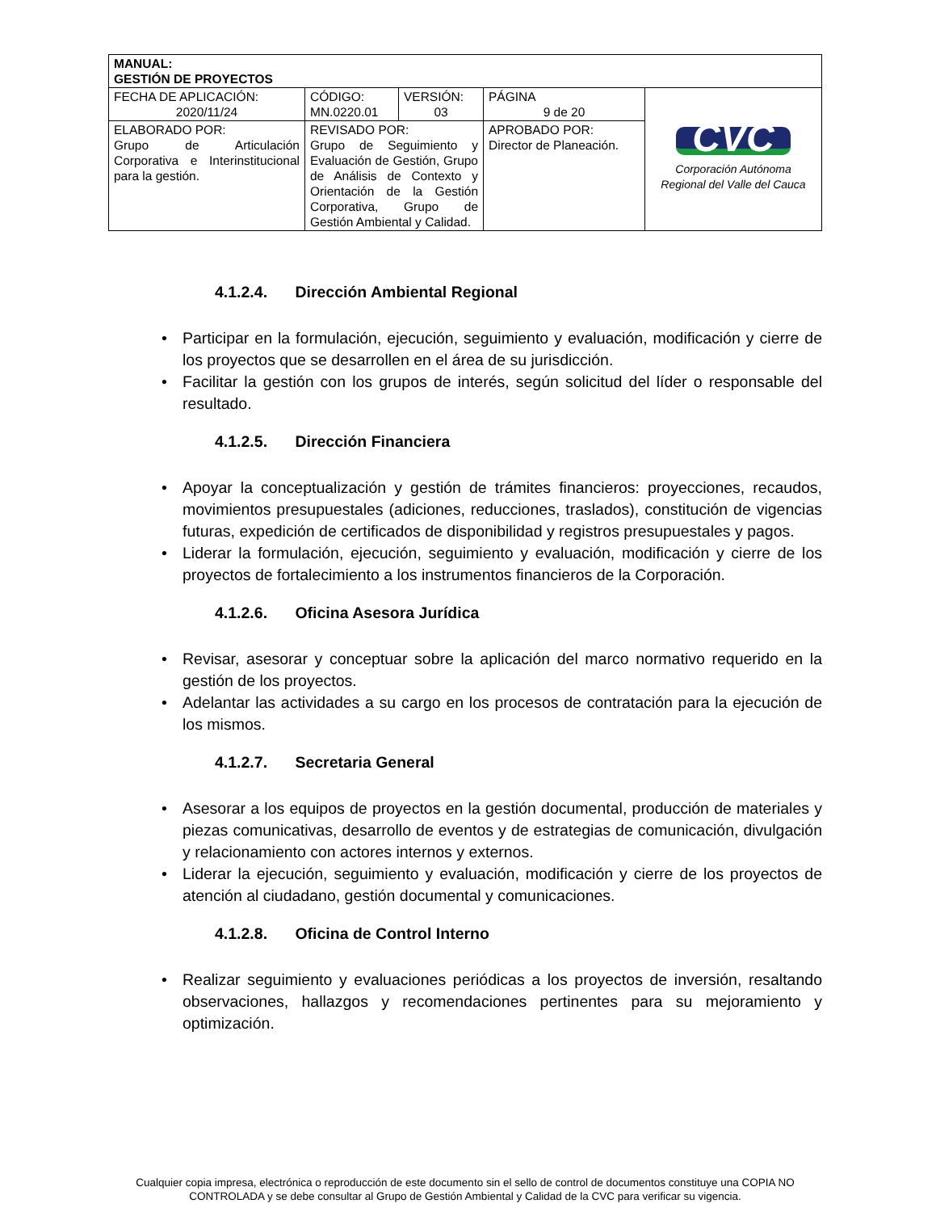| MANUAL: GESTIÓN DE PROYECTOS | | | | |
| FECHA DE APLICACIÓN: 2020/11/24 | CÓDIGO: MN.0220.01 | VERSIÓN: 03 | PÁGINA 9 de 20 | CVC Corporación Autónoma Regional del Valle del Cauca |
| ELABORADO POR: Grupo de Articulación Corporativa e Interinstitucional para la gestión. | REVISADO POR: Grupo de Seguimiento y Evaluación de Gestión, Grupo de Análisis de Contexto y Orientación de la Gestión Corporativa, Grupo de Gestión Ambiental y Calidad. | | APROBADO POR: Director de Planeación. | |
4.1.2.4. Dirección Ambiental Regional
• Participar en la formulación, ejecución, seguimiento y evaluación, modificación y cierre de los proyectos que se desarrollen en el área de su jurisdicción.
• Facilitar la gestión con los grupos de interés, según solicitud del líder o responsable del resultado.
4.1.2.5. Dirección Financiera
• Apoyar la conceptualización y gestión de trámites financieros: proyecciones, recaudos, movimientos presupuestales (adiciones, reducciones, traslados), constitución de vigencias futuras, expedición de certificados de disponibilidad y registros presupuestales y pagos.
• Liderar la formulación, ejecución, seguimiento y evaluación, modificación y cierre de los proyectos de fortalecimiento a los instrumentos financieros de la Corporación.
4.1.2.6. Oficina Asesora Jurídica
• Revisar, asesorar y conceptuar sobre la aplicación del marco normativo requerido en la gestión de los proyectos.
• Adelantar las actividades a su cargo en los procesos de contratación para la ejecución de los mismos.
4.1.2.7. Secretaria General
• Asesorar a los equipos de proyectos en la gestión documental, producción de materiales y piezas comunicativas, desarrollo de eventos y de estrategias de comunicación, divulgación y relacionamiento con actores internos y externos.
• Liderar la ejecución, seguimiento y evaluación, modificación y cierre de los proyectos de atención al ciudadano, gestión documental y comunicaciones.
4.1.2.8. Oficina de Control Interno
• Realizar seguimiento y evaluaciones periódicas a los proyectos de inversión, resaltando observaciones, hallazgos y recomendaciones pertinentes para su mejoramiento y optimización.
Cualquier copia impresa, electrónica o reproducción de este documento sin el sello de control de documentos constituye una COPIA NO CONTROLADA y se debe consultar al Grupo de Gestión Ambiental y Calidad de la CVC para verificar su vigencia.